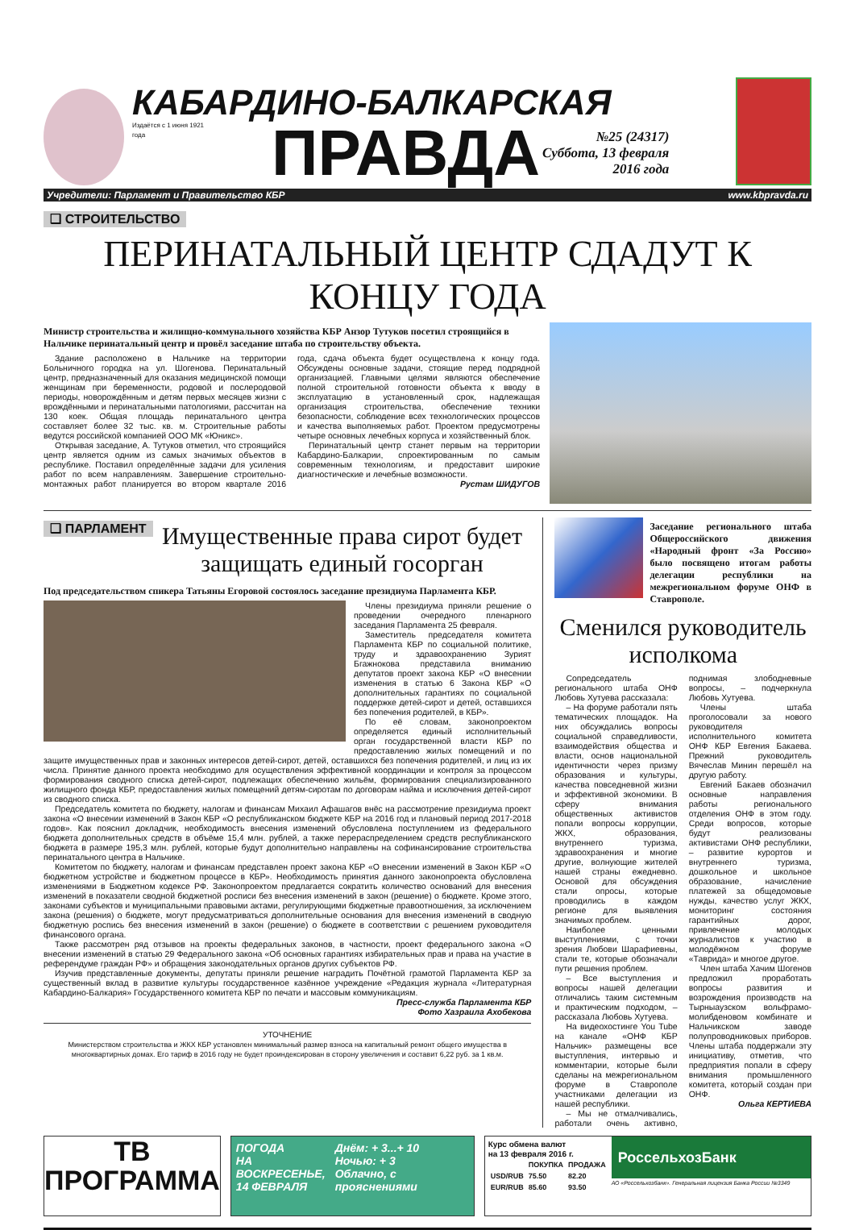КАБАРДИНО-БАЛКАРСКАЯ
Издаётся с 1 июня 1921 года ПРАВДА №25 (24317)
Суббота, 13 февраля
2016 года
Учредители: Парламент и Правительство КБР www.kbpravda.ru
❑ СТРОИТЕЛЬСТВО
ПЕРИНАТАЛЬНЫЙ ЦЕНТР СДАДУТ К КОНЦУ ГОДА
Министр строительства и жилищно-коммунального хозяйства КБР Анзор Тутуков посетил строящийся в Нальчике перинатальный центр и провёл заседание штаба по строительству объекта.
Здание расположено в Нальчике на территории Больничного городка на ул. Шогенова. Перинатальный центр, предназначенный для оказания медицинской помощи женщинам при беременности, родовой и послеродовой периоды, новорождённым и детям первых месяцев жизни с врождёнными и перинатальными патологиями, рассчитан на 130 коек. Общая площадь перинатального центра составляет более 32 тыс. кв. м. Строительные работы ведутся российской компанией ООО МК «Юникс».
Открывая заседание, А. Тутуков отметил, что строящийся центр является одним из самых значимых объектов в республике. Поставил определённые задачи для усиления работ по всем направлениям. Завершение строительно-монтажных работ планируется во втором квартале 2016 года, сдача объекта будет осуществлена к концу года. Обсуждены основные задачи, стоящие перед подрядной организацией. Главными целями являются обеспечение полной строительной готовности объекта к вводу в эксплуатацию в установленный срок, надлежащая организация строительства, обеспечение техники безопасности, соблюдение всех технологических процессов и качества выполняемых работ. Проектом предусмотрены четыре основных лечебных корпуса и хозяйственный блок.
Перинатальный центр станет первым на территории Кабардино-Балкарии, спроектированным по самым современным технологиям, и предоставит широкие диагностические и лечебные возможности.
Рустам ШИДУГОВ
❑ ПАРЛАМЕНТ
Имущественные права сирот будет защищать единый госорган
Под председательством спикера Татьяны Егоровой состоялось заседание президиума Парламента КБР.
Члены президиума приняли решение о проведении очередного пленарного заседания Парламента 25 февраля.
Заместитель председателя комитета Парламента КБР по социальной политике, труду и здравоохранению Зурият Бгажнокова представила вниманию депутатов проект закона КБР «О внесении изменения в статью 6 Закона КБР «О дополнительных гарантиях по социальной поддержке детей-сирот и детей, оставшихся без попечения родителей, в КБР».
По её словам, законопроектом определяется единый исполнительный орган государственной власти КБР по предоставлению жилых помещений и по защите имущественных прав и законных интересов детей-сирот, детей, оставшихся без попечения родителей, и лиц из их числа. Принятие данного проекта необходимо для осуществления эффективной координации и контроля за процессом формирования сводного списка детей-сирот, подлежащих обеспечению жильём, формирования специализированного жилищного фонда КБР, предоставления жилых помещений детям-сиротам по договорам найма и исключения детей-сирот из сводного списка.
Председатель комитета по бюджету, налогам и финансам Михаил Афашагов внёс на рассмотрение президиума проект закона «О внесении изменений в Закон КБР «О республиканском бюджете КБР на 2016 год и плановый период 2017-2018 годов». Как пояснил докладчик, необходимость внесения изменений обусловлена поступлением из федерального бюджета дополнительных средств в объёме 15,4 млн. рублей, а также перераспределением средств республиканского бюджета в размере 195,3 млн. рублей, которые будут дополнительно направлены на софинансирование строительства перинатального центра в Нальчике.
Комитетом по бюджету, налогам и финансам представлен проект закона КБР «О внесении изменений в Закон КБР «О бюджетном устройстве и бюджетном процессе в КБР». Необходимость принятия данного законопроекта обусловлена изменениями в Бюджетном кодексе РФ. Законопроектом предлагается сократить количество оснований для внесения изменений в показатели сводной бюджетной росписи без внесения изменений в закон (решение) о бюджете. Кроме этого, законами субъектов и муниципальными правовыми актами, регулирующими бюджетные правоотношения, за исключением закона (решения) о бюджете, могут предусматриваться дополнительные основания для внесения изменений в сводную бюджетную роспись без внесения изменений в закон (решение) о бюджете в соответствии с решением руководителя финансового органа.
Также рассмотрен ряд отзывов на проекты федеральных законов, в частности, проект федерального закона «О внесении изменений в статью 29 Федерального закона «Об основных гарантиях избирательных прав и права на участие в референдуме граждан РФ» и обращения законодательных органов других субъектов РФ.
Изучив представленные документы, депутаты приняли решение наградить Почётной грамотой Парламента КБР за существенный вклад в развитие культуры государственное казённое учреждение «Редакция журнала «Литературная Кабардино-Балкария» Государственного комитета КБР по печати и массовым коммуникациям.
Пресс-служба Парламента КБР
Фото Хазраила Ахобекова
УТОЧНЕНИЕ
Министерством строительства и ЖКХ КБР установлен минимальный размер взноса на капитальный ремонт общего имущества в многоквартирных домах. Его тариф в 2016 году не будет проиндексирован в сторону увеличения и составит 6,22 руб. за 1 кв.м.
Заседание регионального штаба Общероссийского движения «Народный фронт «За Россию» было посвящено итогам работы делегации республики на межрегиональном форуме ОНФ в Ставрополе.
Сменился руководитель исполкома
Сопредседатель регионального штаба ОНФ Любовь Хутуева рассказала:
– На форуме работали пять тематических площадок. На них обсуждались вопросы социальной справедливости, взаимодействия общества и власти, основ национальной идентичности через призму образования и культуры, качества повседневной жизни и эффективной экономики. В сферу внимания общественных активистов попали вопросы коррупции, ЖКХ, образования, внутреннего туризма, здравоохранения и многие другие, волнующие жителей нашей страны ежедневно. Основой для обсуждения стали опросы, которые проводились в каждом регионе для выявления значимых проблем.
Наиболее ценными выступлениями, с точки зрения Любови Шарафиевны, стали те, которые обозначали пути решения проблем.
– Все выступления и вопросы нашей делегации отличались таким системным и практическим подходом, – рассказала Любовь Хутуева.
На видеохостинге You Tube на канале «ОНФ КБР Нальчик» размещены все выступления, интервью и комментарии, которые были сделаны на межрегиональном форуме в Ставрополе участниками делегации из нашей республики.
– Мы не отмалчивались, работали очень активно, поднимая злободневные вопросы, – подчеркнула Любовь Хутуева.
Члены штаба проголосовали за нового руководителя исполнительного комитета ОНФ КБР Евгения Бакаева. Прежний руководитель Вячеслав Минин перешёл на другую работу.
Евгений Бакаев обозначил основные направления работы регионального отделения ОНФ в этом году. Среди вопросов, которые будут реализованы активистами ОНФ республики, – развитие курортов и внутреннего туризма, дошкольное и школьное образование, начисление платежей за общедомовые нужды, качество услуг ЖКХ, мониторинг состояния гарантийных дорог, привлечение молодых журналистов к участию в молодёжном форуме «Таврида» и многое другое.
Член штаба Хачим Шогенов предложил проработать вопросы развития и возрождения производств на Тырныаузском вольфрамо-молибденовом комбинате и Нальчикском заводе полупроводниковых приборов. Члены штаба поддержали эту инициативу, отметив, что предприятия попали в сферу внимания промышленного комитета, который создан при ОНФ.
Ольга КЕРТИЕВА
ТВ
ПРОГРАММА
ПОГОДА
НА ВОСКРЕСЕНЬЕ,
14 ФЕВРАЛЯ
Днём: + 3...+ 10
Ночью: + 3
Облачно, с прояснениями
Курс обмена валют
на 13 февраля 2016 г.
| | ПОКУПКА | ПРОДАЖА |
| --- | --- | --- |
| USD/RUB | 75.50 | 82.20 |
| EUR/RUB | 85.60 | 93.50 |
РоссельхозБанк
АО «Россельхозбанк». Генеральная лицензия Банка России №3349